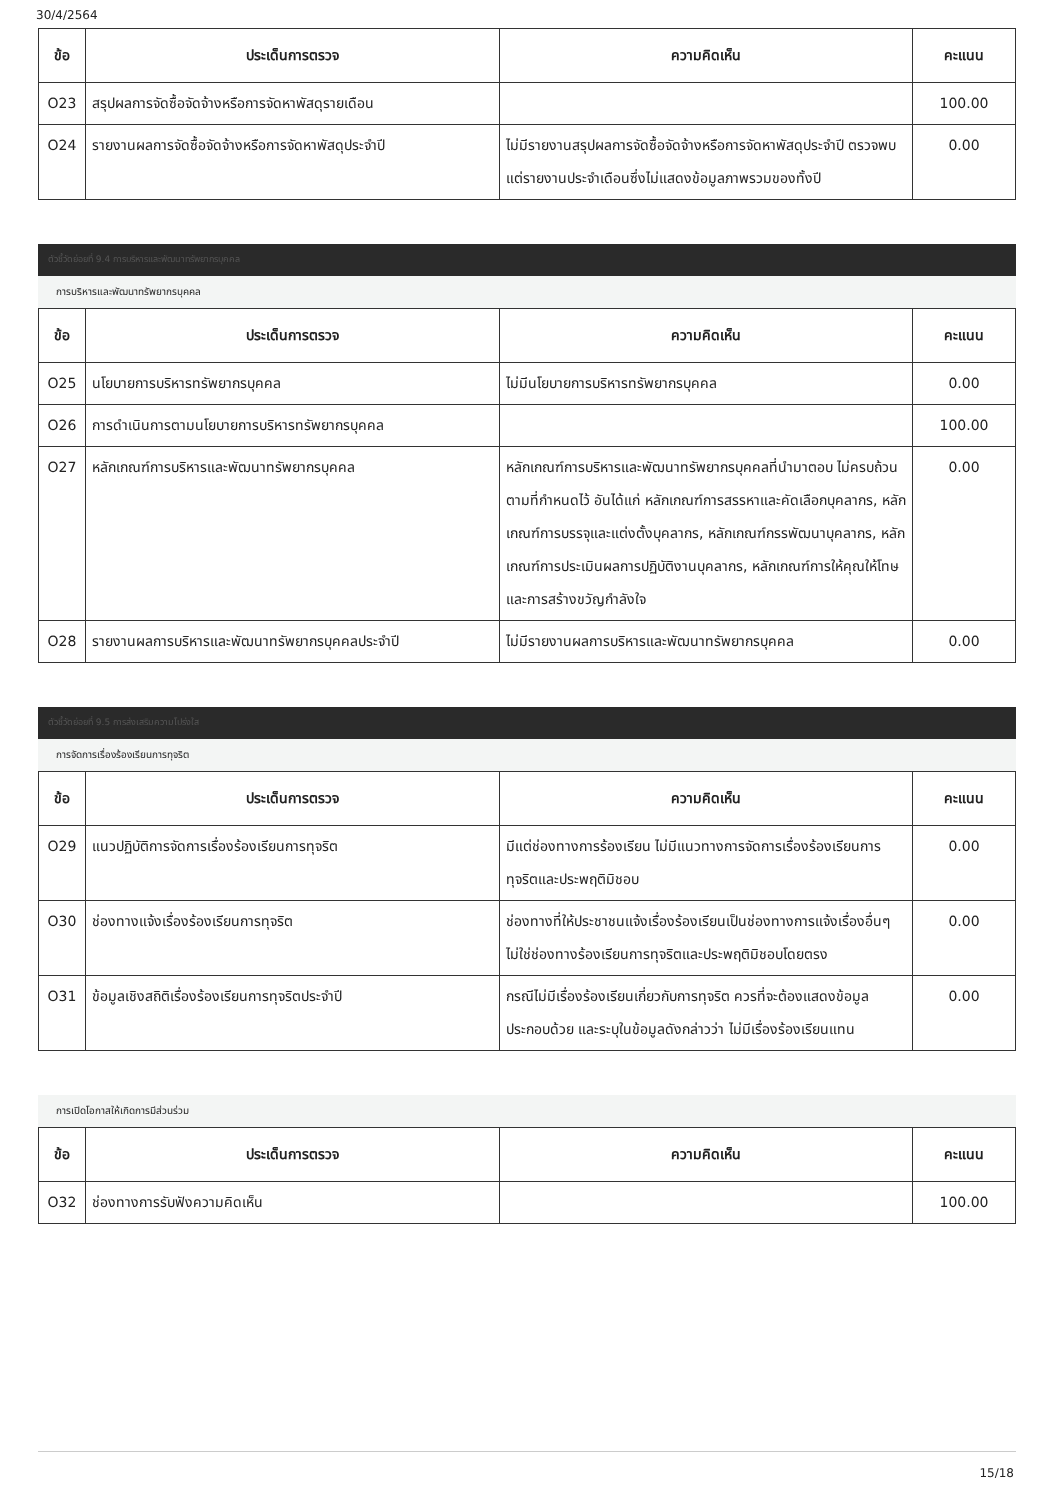30/4/2564
| ข้อ | ประเด็นการตรวจ | ความคิดเห็น | คะแนน |
| --- | --- | --- | --- |
| O23 | สรุปผลการจัดซื้อจัดจ้างหรือการจัดหาพัสดุรายเดือน | | 100.00 |
| O24 | รายงานผลการจัดซื้อจัดจ้างหรือการจัดหาพัสดุประจำปี | ไม่มีรายงานสรุปผลการจัดซื้อจัดจ้างหรือการจัดหาพัสดุประจำปี ตรวจพบแต่รายงานประจำเดือนซึ่งไม่แสดงข้อมูลภาพรวมของทั้งปี | 0.00 |
ตัวชี้วัดย่อยที่ 9.4 การบริหารและพัฒนาทรัพยากรบุคคล
การบริหารและพัฒนาทรัพยากรบุคคล
| ข้อ | ประเด็นการตรวจ | ความคิดเห็น | คะแนน |
| --- | --- | --- | --- |
| O25 | นโยบายการบริหารทรัพยากรบุคคล | ไม่มีนโยบายการบริหารทรัพยากรบุคคล | 0.00 |
| O26 | การดำเนินการตามนโยบายการบริหารทรัพยากรบุคคล | | 100.00 |
| O27 | หลักเกณฑ์การบริหารและพัฒนาทรัพยากรบุคคล | หลักเกณฑ์การบริหารและพัฒนาทรัพยากรบุคคลที่นำมาตอบ ไม่ครบถ้วนตามที่กำหนดไว้ อันได้แก่ หลักเกณฑ์การสรรหาและคัดเลือกบุคลากร, หลักเกณฑ์การบรรจุและแต่งตั้งบุคลากร, หลักเกณฑ์กรรพัฒนาบุคลากร, หลักเกณฑ์การประเมินผลการปฏิบัติงานบุคลากร, หลักเกณฑ์การให้คุณให้โทษและการสร้างขวัญกำลังใจ | 0.00 |
| O28 | รายงานผลการบริหารและพัฒนาทรัพยากรบุคคลประจำปี | ไม่มีรายงานผลการบริหารและพัฒนาทรัพยากรบุคคล | 0.00 |
ตัวชี้วัดย่อยที่ 9.5 การส่งเสริมความโปร่งใส
การจัดการเรื่องร้องเรียนการทุจริต
| ข้อ | ประเด็นการตรวจ | ความคิดเห็น | คะแนน |
| --- | --- | --- | --- |
| O29 | แนวปฏิบัติการจัดการเรื่องร้องเรียนการทุจริต | มีแต่ช่องทางการร้องเรียน ไม่มีแนวทางการจัดการเรื่องร้องเรียนการทุจริตและประพฤติมิชอบ | 0.00 |
| O30 | ช่องทางแจ้งเรื่องร้องเรียนการทุจริต | ช่องทางที่ให้ประชาชนแจ้งเรื่องร้องเรียนเป็นช่องทางการแจ้งเรื่องอื่นๆ ไม่ใช่ช่องทางร้องเรียนการทุจริตและประพฤติมิชอบโดยตรง | 0.00 |
| O31 | ข้อมูลเชิงสถิติเรื่องร้องเรียนการทุจริตประจำปี | กรณีไม่มีเรื่องร้องเรียนเกี่ยวกับการทุจริต ควรที่จะต้องแสดงข้อมูลประกอบด้วย และระบุในข้อมูลดังกล่าวว่า ไม่มีเรื่องร้องเรียนแทน | 0.00 |
การเปิดโอกาสให้เกิดการมีส่วนร่วม
| ข้อ | ประเด็นการตรวจ | ความคิดเห็น | คะแนน |
| --- | --- | --- | --- |
| O32 | ช่องทางการรับฟังความคิดเห็น | | 100.00 |
15/18